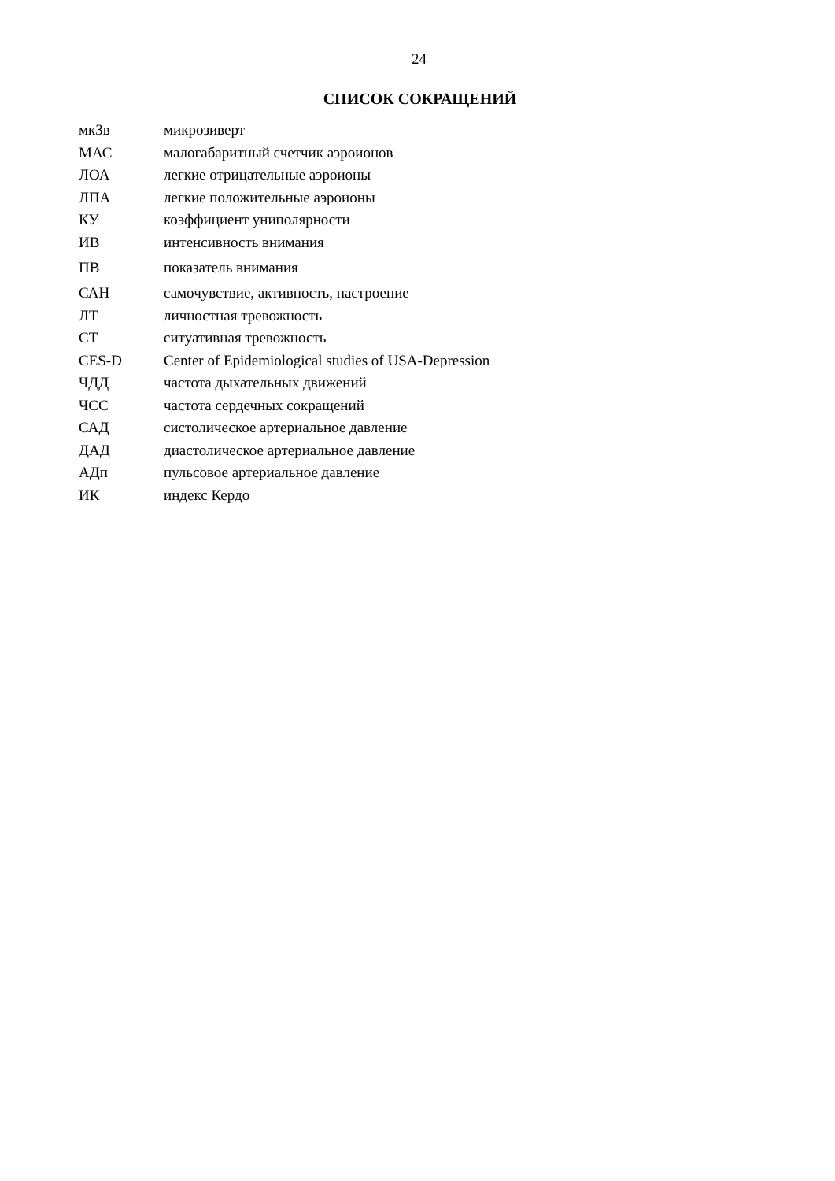24
СПИСОК СОКРАЩЕНИЙ
| мкЗв | микрозиверт |
| МАС | малогабаритный счетчик аэроионов |
| ЛОА | легкие отрицательные аэроионы |
| ЛПА | легкие положительные аэроионы |
| КУ | коэффициент униполярности |
| ИВ | интенсивность внимания |
| ПВ | показатель внимания |
| САН | самочувствие, активность, настроение |
| ЛТ | личностная тревожность |
| СТ | ситуативная тревожность |
| CES-D | Center of Epidemiological studies of USA-Depression |
| ЧДД | частота дыхательных движений |
| ЧСС | частота сердечных сокращений |
| САД | систолическое артериальное давление |
| ДАД | диастолическое артериальное давление |
| АДп | пульсовое артериальное давление |
| ИК | индекс Кердо |